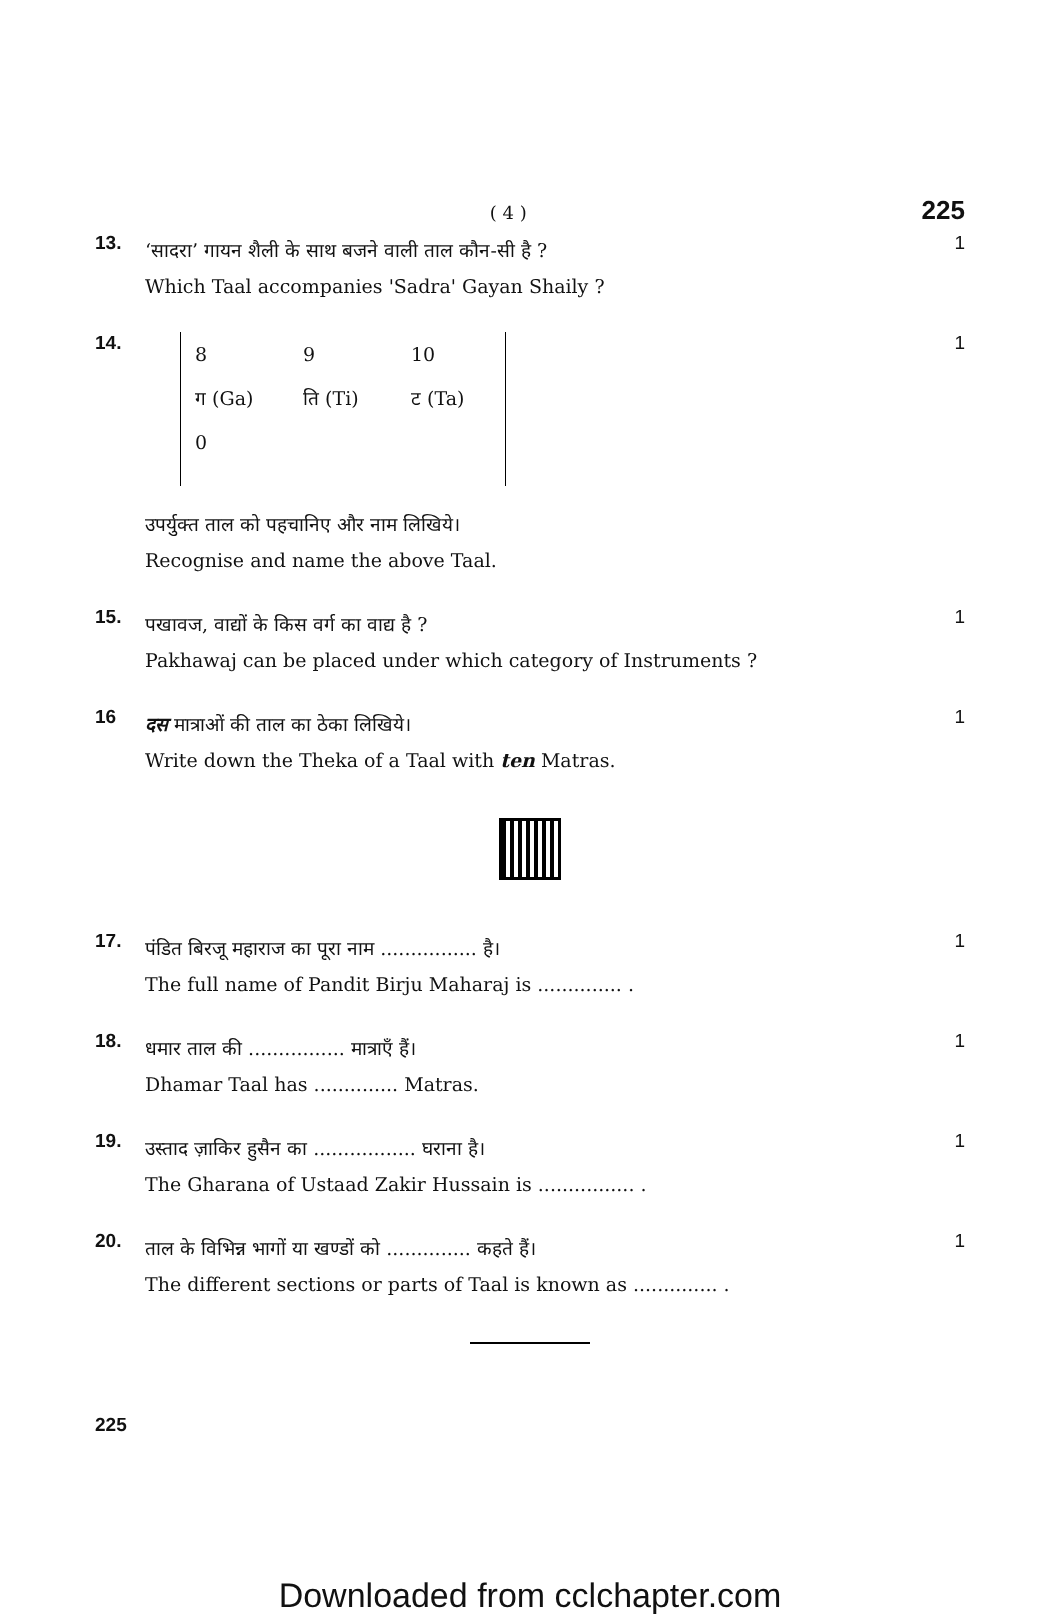( 4 ) 225
13.
‘सादरा’ गायन शैली के साथ बजने वाली ताल कौन-सी है ?
Which Taal accompanies 'Sadra' Gayan Shaily ?
1
14.
| 8 | 9 | 10 |
| ग (Ga) | ति (Ti) | ट (Ta) |
| 0 | | |
1
उपर्युक्त ताल को पहचानिए और नाम लिखिये।
Recognise and name the above Taal.
15.
पखावज, वाद्यों के किस वर्ग का वाद्य है ?
Pakhawaj can be placed under which category of Instruments ?
1
16
दस मात्राओं की ताल का ठेका लिखिये।
Write down the Theka of a Taal with ten Matras.
1
17.
पंडित बिरजू महाराज का पूरा नाम ................ है।
The full name of Pandit Birju Maharaj is .............. .
1
18.
धमार ताल की ................ मात्राएँ हैं।
Dhamar Taal has .............. Matras.
1
19.
उस्ताद ज़ाकिर हुसैन का ................. घराना है।
The Gharana of Ustaad Zakir Hussain is ................ .
1
20.
ताल के विभिन्न भागों या खण्डों को .............. कहते हैं।
The different sections or parts of Taal is known as .............. .
1
225
Downloaded from cclchapter.com